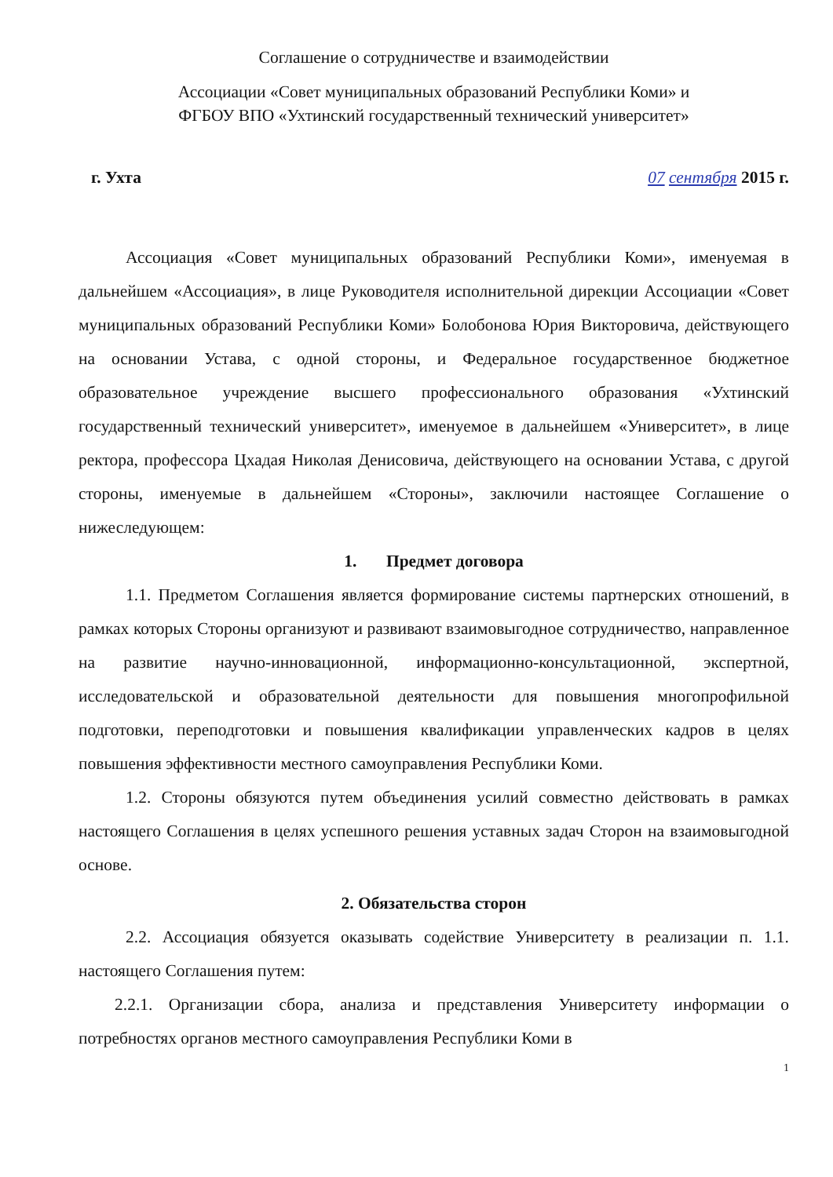Соглашение о сотрудничестве и взаимодействии
Ассоциации «Совет муниципальных образований Республики Коми» и
ФГБОУ ВПО «Ухтинский государственный технический университет»
г. Ухта 07 сентября 2015 г.
Ассоциация «Совет муниципальных образований Республики Коми», именуемая в дальнейшем «Ассоциация», в лице Руководителя исполнительной дирекции Ассоциации «Совет муниципальных образований Республики Коми» Болобонова Юрия Викторовича, действующего на основании Устава, с одной стороны, и Федеральное государственное бюджетное образовательное учреждение высшего профессионального образования «Ухтинский государственный технический университет», именуемое в дальнейшем «Университет», в лице ректора, профессора Цхадая Николая Денисовича, действующего на основании Устава, с другой стороны, именуемые в дальнейшем «Стороны», заключили настоящее Соглашение о нижеследующем:
1. Предмет договора
1.1. Предметом Соглашения является формирование системы партнерских отношений, в рамках которых Стороны организуют и развивают взаимовыгодное сотрудничество, направленное на развитие научно-инновационной, информационно-консультационной, экспертной, исследовательской и образовательной деятельности для повышения многопрофильной подготовки, переподготовки и повышения квалификации управленческих кадров в целях повышения эффективности местного самоуправления Республики Коми.
1.2. Стороны обязуются путем объединения усилий совместно действовать в рамках настоящего Соглашения в целях успешного решения уставных задач Сторон на взаимовыгодной основе.
2. Обязательства сторон
2.2. Ассоциация обязуется оказывать содействие Университету в реализации п. 1.1. настоящего Соглашения путем:
2.2.1. Организации сбора, анализа и представления Университету информации о потребностях органов местного самоуправления Республики Коми в
1